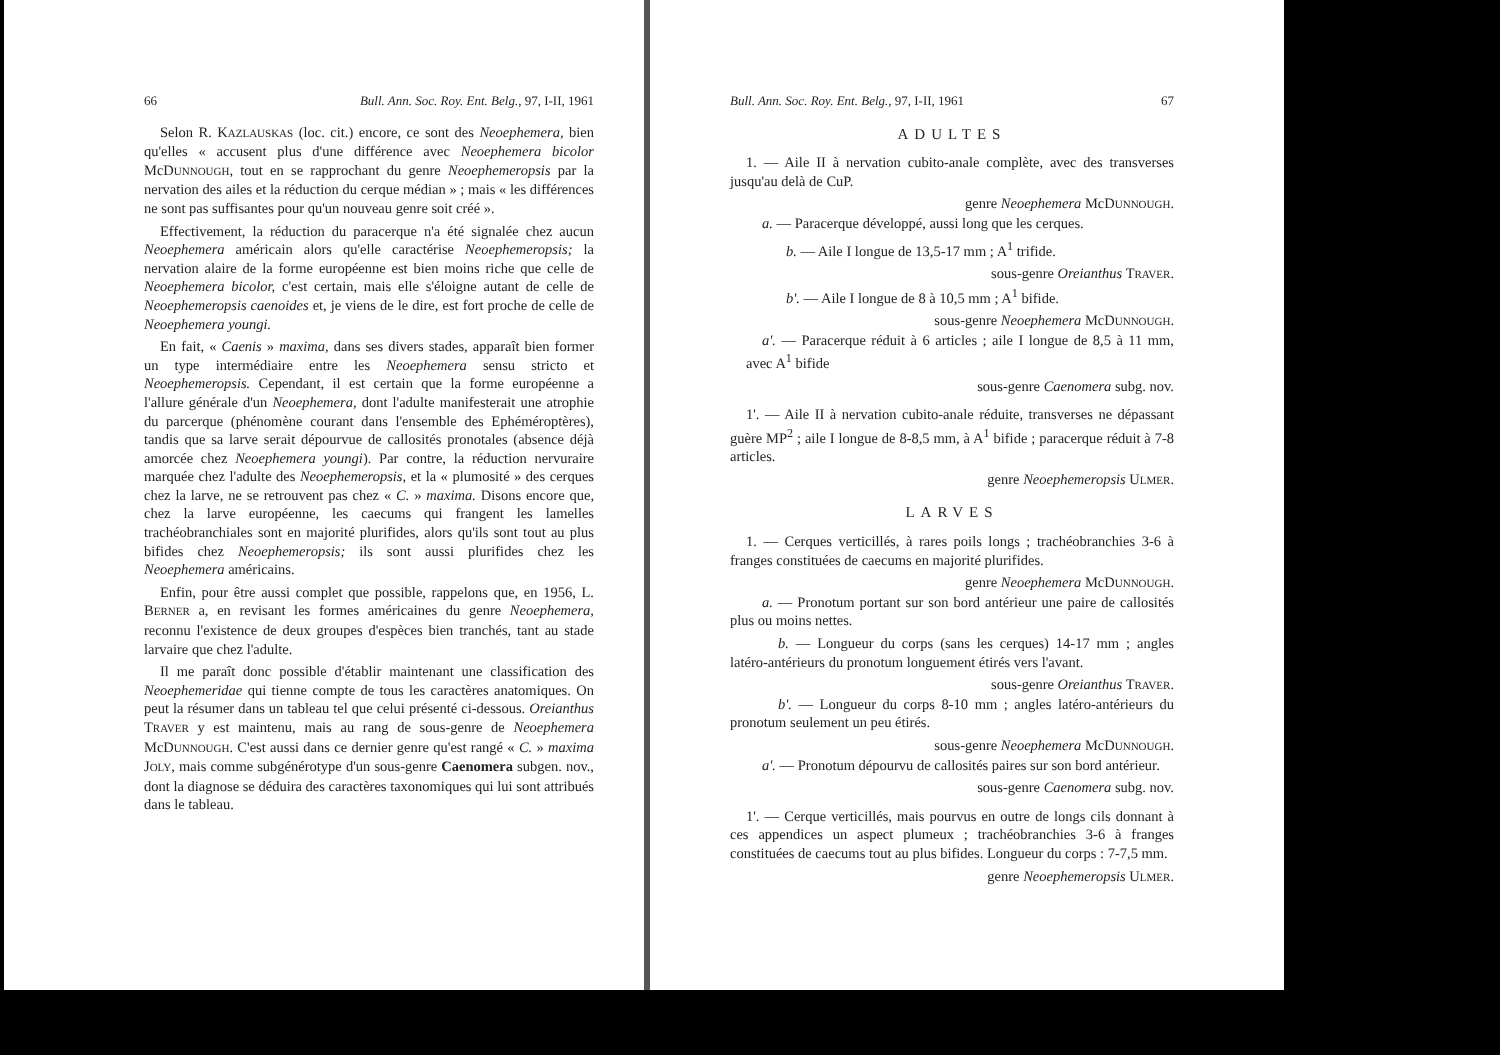66 Bull. Ann. Soc. Roy. Ent. Belg., 97, I-II, 1961
Selon R. KAZLAUSKAS (loc. cit.) encore, ce sont des Neoephemera, bien qu'elles « accusent plus d'une différence avec Neoephemera bicolor McDUNNOUGH, tout en se rapprochant du genre Neoephemeropsis par la nervation des ailes et la réduction du cerque médian » ; mais « les différences ne sont pas suffisantes pour qu'un nouveau genre soit créé ».
Effectivement, la réduction du paracerque n'a été signalée chez aucun Neoephemera américain alors qu'elle caractérise Neoephemeropsis; la nervation alaire de la forme européenne est bien moins riche que celle de Neoephemera bicolor, c'est certain, mais elle s'éloigne autant de celle de Neoephemeropsis caenoides et, je viens de le dire, est fort proche de celle de Neoephemera youngi.
En fait, « Caenis » maxima, dans ses divers stades, apparaît bien former un type intermédiaire entre les Neoephemera sensu stricto et Neoephemeropsis. Cependant, il est certain que la forme européenne a l'allure générale d'un Neoephemera, dont l'adulte manifesterait une atrophie du parcerque (phénomène courant dans l'ensemble des Ephéméroptères), tandis que sa larve serait dépourvue de callosités pronotales (absence déjà amorcée chez Neoephemera youngi). Par contre, la réduction nervuraire marquée chez l'adulte des Neoephemeropsis, et la « plumosité » des cerques chez la larve, ne se retrouvent pas chez « C. » maxima. Disons encore que, chez la larve européenne, les caecums qui frangent les lamelles trachéobranchiales sont en majorité plurifides, alors qu'ils sont tout au plus bifides chez Neoephemeropsis; ils sont aussi plurifides chez les Neoephemera américains.
Enfin, pour être aussi complet que possible, rappelons que, en 1956, L. BERNER a, en revisant les formes américaines du genre Neoephemera, reconnu l'existence de deux groupes d'espèces bien tranchés, tant au stade larvaire que chez l'adulte.
Il me paraît donc possible d'établir maintenant une classification des Neoephemeridae qui tienne compte de tous les caractères anatomiques. On peut la résumer dans un tableau tel que celui présenté ci-dessous. Oreianthus TRAVER y est maintenu, mais au rang de sous-genre de Neoephemera McDUNNOUGH. C'est aussi dans ce dernier genre qu'est rangé « C. » maxima JOLY, mais comme subgénérotype d'un sous-genre Caenomera subgen. nov., dont la diagnose se déduira des caractères taxonomiques qui lui sont attribués dans le tableau.
Bull. Ann. Soc. Roy. Ent. Belg., 97, I-II, 1961 67
ADULTES
1. — Aile II à nervation cubito-anale complète, avec des transverses jusqu'au delà de CuP.
genre Neoephemera McDUNNOUGH.
a. — Paracerque développé, aussi long que les cerques.
b. — Aile I longue de 13,5-17 mm ; A<sup>1</sup> trifide.
sous-genre Oreianthus TRAVER.
b'. — Aile I longue de 8 à 10,5 mm ; A<sup>1</sup> bifide.
sous-genre Neoephemera McDUNNOUGH.
a'. — Paracerque réduit à 6 articles ; aile I longue de 8,5 à 11 mm, avec A<sup>1</sup> bifide
sous-genre Caenomera subg. nov.
1'. — Aile II à nervation cubito-anale réduite, transverses ne dépassant guère MP<sup>2</sup> ; aile I longue de 8-8,5 mm, à A<sup>1</sup> bifide ; paracerque réduit à 7-8 articles.
genre Neoephemeropsis ULMER.
LARVES
1. — Cerques verticillés, à rares poils longs ; trachéobranchies 3-6 à franges constituées de caecums en majorité plurifides.
genre Neoephemera McDUNNOUGH.
a. — Pronotum portant sur son bord antérieur une paire de callosités plus ou moins nettes.
b. — Longueur du corps (sans les cerques) 14-17 mm ; angles latéro-antérieurs du pronotum longuement étirés vers l'avant.
sous-genre Oreianthus TRAVER.
b'. — Longueur du corps 8-10 mm ; angles latéro-antérieurs du pronotum seulement un peu étirés.
sous-genre Neoephemera McDUNNOUGH.
a'. — Pronotum dépourvu de callosités paires sur son bord antérieur.
sous-genre Caenomera subg. nov.
1'. — Cerque verticillés, mais pourvus en outre de longs cils donnant à ces appendices un aspect plumeux ; trachéobranchies 3-6 à franges constituées de caecums tout au plus bifides. Longueur du corps : 7-7,5 mm.
genre Neoephemeropsis ULMER.